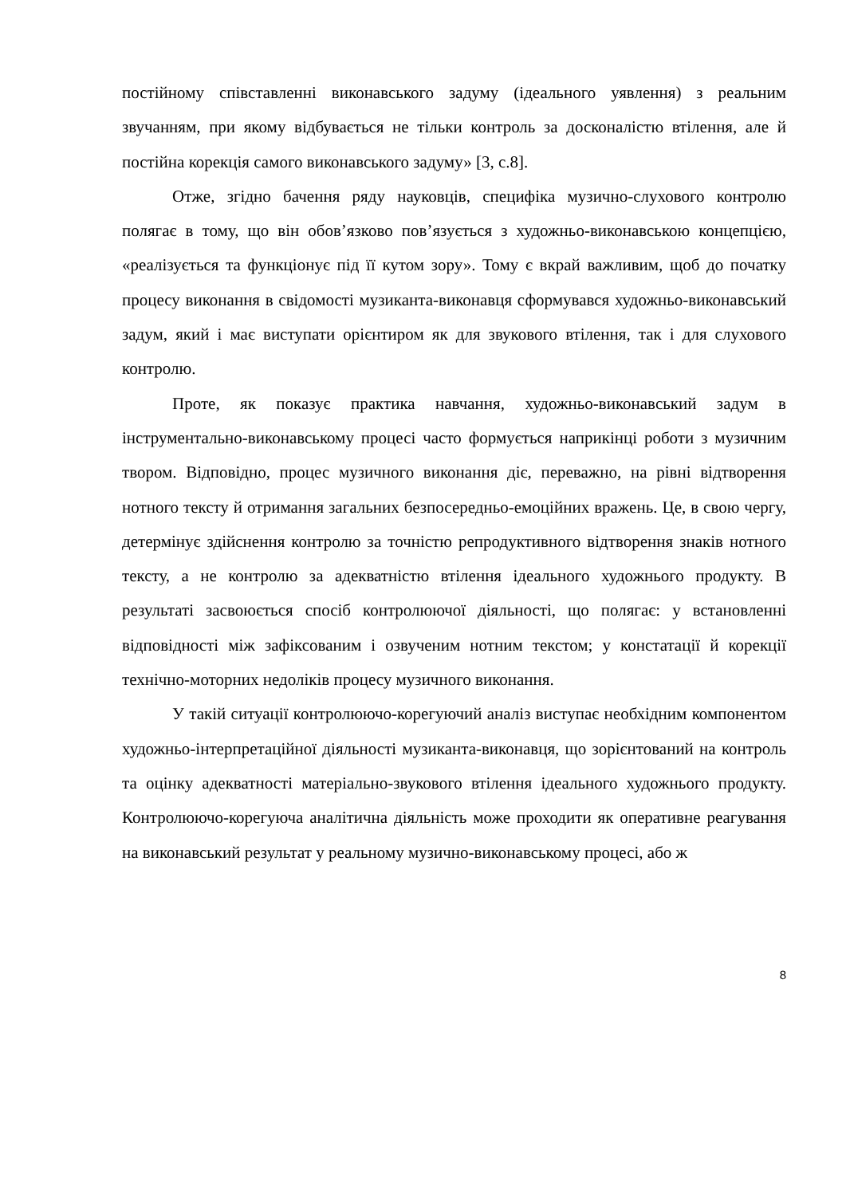постійному співставленні виконавського задуму (ідеального уявлення) з реальним звучанням, при якому відбувається не тільки контроль за досконалістю втілення, але й постійна корекція самого виконавського задуму» [3, с.8].
Отже, згідно бачення ряду науковців, специфіка музично-слухового контролю полягає в тому, що він обов’язково пов’язується з художньо-виконавською концепцією, «реалізується та функціонує під її кутом зору». Тому є вкрай важливим, щоб до початку процесу виконання в свідомості музиканта-виконавця сформувався художньо-виконавський задум, який і має виступати орієнтиром як для звукового втілення, так і для слухового контролю.
Проте, як показує практика навчання, художньо-виконавський задум в інструментально-виконавському процесі часто формується наприкінці роботи з музичним твором. Відповідно, процес музичного виконання діє, переважно, на рівні відтворення нотного тексту й отримання загальних безпосередньо-емоційних вражень. Це, в свою чергу, детермінує здійснення контролю за точністю репродуктивного відтворення знаків нотного тексту, а не контролю за адекватністю втілення ідеального художнього продукту. В результаті засвоюється спосіб контролюючої діяльності, що полягає: у встановленні відповідності між зафіксованим і озвученим нотним текстом; у констатації й корекції технічно-моторних недоліків процесу музичного виконання.
У такій ситуації контролюючо-корегуючий аналіз виступає необхідним компонентом художньо-інтерпретаційної діяльності музиканта-виконавця, що зорієнтований на контроль та оцінку адекватності матеріально-звукового втілення ідеального художнього продукту. Контролюючо-корегуюча аналітична діяльність може проходити як оперативне реагування на виконавський результат у реальному музично-виконавському процесі, або ж
8